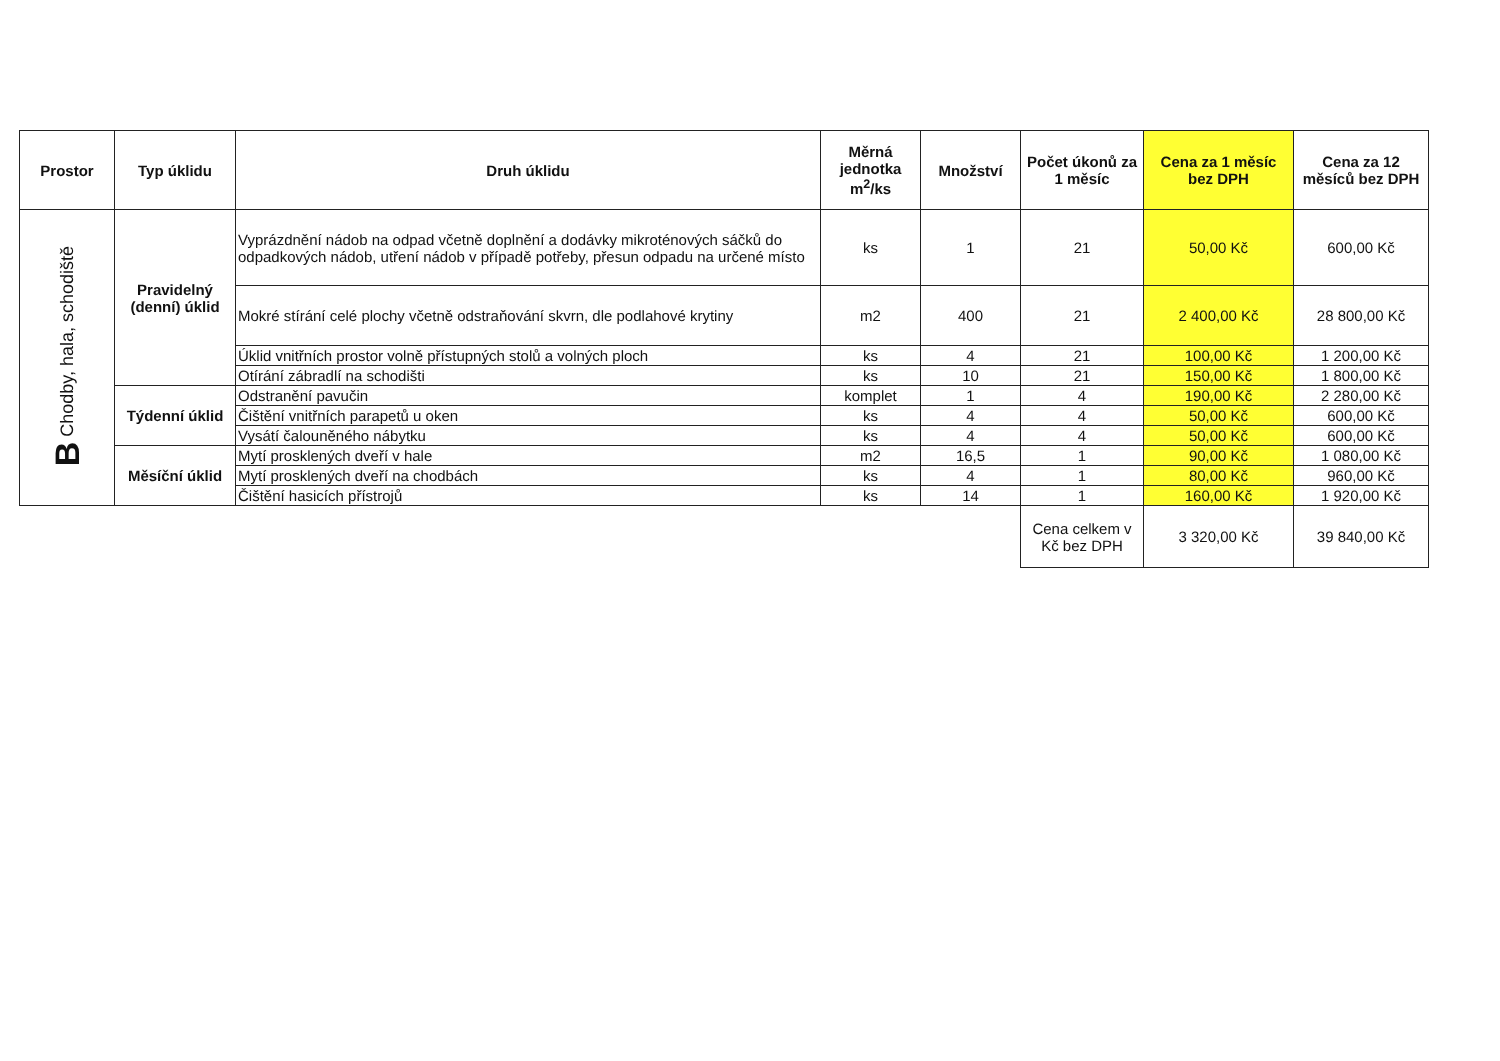| Prostor | Typ úklidu | Druh úklidu | Měrná jednotka m<sup>2</sup>/ks | Množství | Počet úkonů za 1 měsíc | Cena za 1 měsíc bez DPH | Cena za 12 měsíců bez DPH |
| --- | --- | --- | --- | --- | --- | --- | --- |
| B Chodby, hala, schodiště | Pravidelný (denní) úklid | Vyprázdnění nádob na odpad včetně doplnění a dodávky mikroténových sáčků do odpadkových nádob, utření nádob v případě potřeby, přesun odpadu na určené místo | ks | 1 | 21 | 50,00 Kč | 600,00 Kč |
| | | Mokré stírání celé plochy včetně odstraňování skvrn, dle podlahové krytiny | m2 | 400 | 21 | 2 400,00 Kč | 28 800,00 Kč |
| | | Úklid vnitřních prostor volně přístupných stolů a volných ploch | ks | 4 | 21 | 100,00 Kč | 1 200,00 Kč |
| | | Otírání zábradlí na schodišti | ks | 10 | 21 | 150,00 Kč | 1 800,00 Kč |
| | Týdenní úklid | Odstranění pavučin | komplet | 1 | 4 | 190,00 Kč | 2 280,00 Kč |
| | | Čištění vnitřních parapetů u oken | ks | 4 | 4 | 50,00 Kč | 600,00 Kč |
| | | Vysátí čalouněného nábytku | ks | 4 | 4 | 50,00 Kč | 600,00 Kč |
| | Měsíční úklid | Mytí prosklených dveří v hale | m2 | 16,5 | 1 | 90,00 Kč | 1 080,00 Kč |
| | | Mytí prosklených dveří na chodbách | ks | 4 | 1 | 80,00 Kč | 960,00 Kč |
| | | Čištění hasicích přístrojů | ks | 14 | 1 | 160,00 Kč | 1 920,00 Kč |
| | | | | | Cena celkem v Kč bez DPH | 3 320,00 Kč | 39 840,00 Kč |